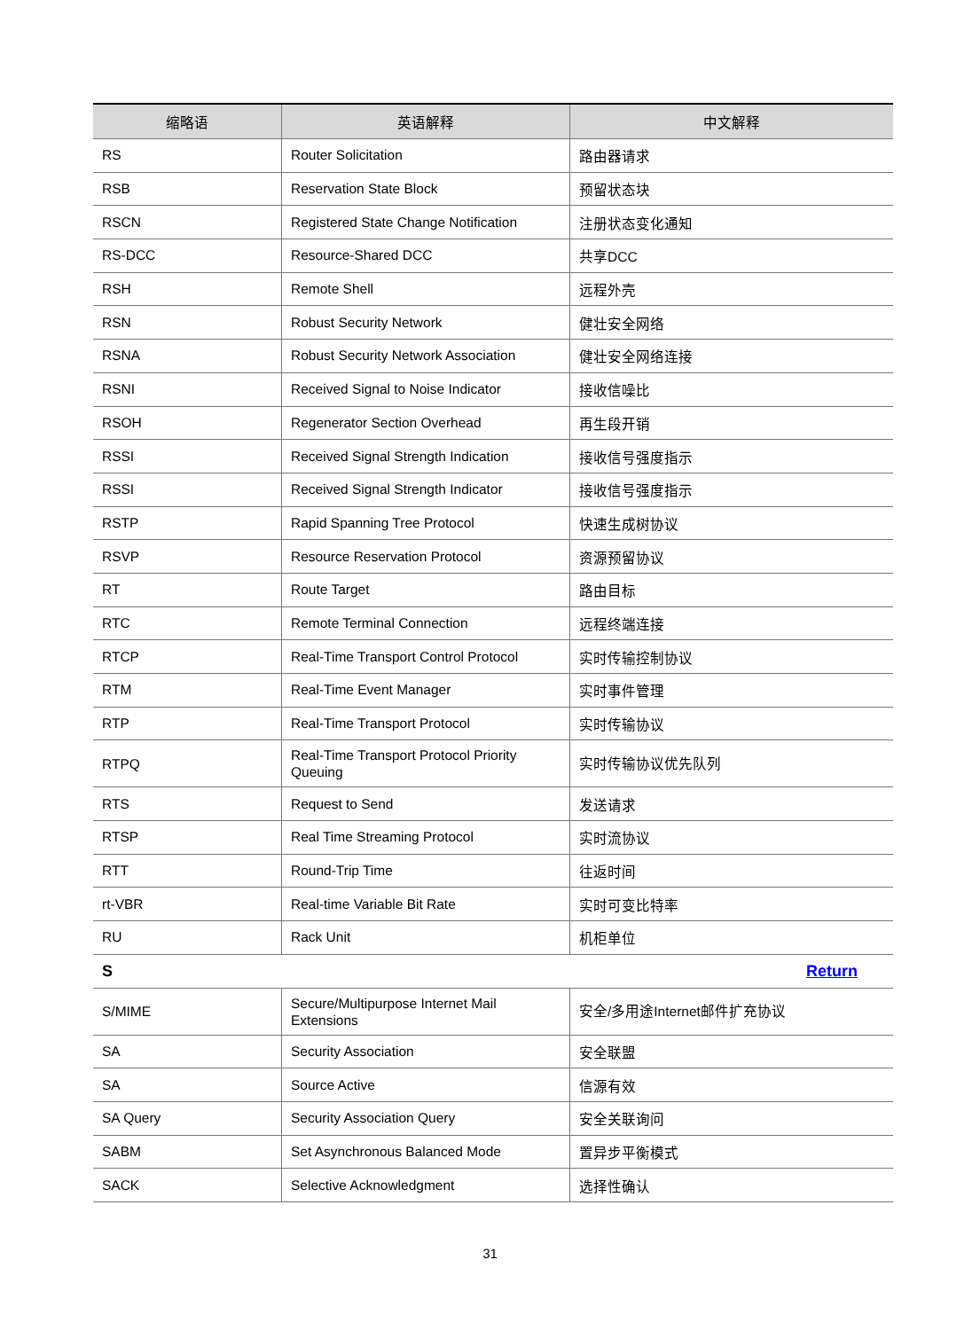| 缩略语 | 英语解释 | 中文解释 |
| --- | --- | --- |
| RS | Router Solicitation | 路由器请求 |
| RSB | Reservation State Block | 预留状态块 |
| RSCN | Registered State Change Notification | 注册状态变化通知 |
| RS-DCC | Resource-Shared DCC | 共享DCC |
| RSH | Remote Shell | 远程外壳 |
| RSN | Robust Security Network | 健壮安全网络 |
| RSNA | Robust Security Network Association | 健壮安全网络连接 |
| RSNI | Received Signal to Noise Indicator | 接收信噪比 |
| RSOH | Regenerator Section Overhead | 再生段开销 |
| RSSI | Received Signal Strength Indication | 接收信号强度指示 |
| RSSI | Received Signal Strength Indicator | 接收信号强度指示 |
| RSTP | Rapid Spanning Tree Protocol | 快速生成树协议 |
| RSVP | Resource Reservation Protocol | 资源预留协议 |
| RT | Route Target | 路由目标 |
| RTC | Remote Terminal Connection | 远程终端连接 |
| RTCP | Real-Time Transport Control Protocol | 实时传输控制协议 |
| RTM | Real-Time Event Manager | 实时事件管理 |
| RTP | Real-Time Transport Protocol | 实时传输协议 |
| RTPQ | Real-Time Transport Protocol Priority Queuing | 实时传输协议优先队列 |
| RTS | Request to Send | 发送请求 |
| RTSP | Real Time Streaming Protocol | 实时流协议 |
| RTT | Round-Trip Time | 往返时间 |
| rt-VBR | Real-time Variable Bit Rate | 实时可变比特率 |
| RU | Rack Unit | 机柜单位 |
| S | | Return |
| S/MIME | Secure/Multipurpose Internet Mail Extensions | 安全/多用途Internet邮件扩充协议 |
| SA | Security Association | 安全联盟 |
| SA | Source Active | 信源有效 |
| SA Query | Security Association Query | 安全关联询问 |
| SABM | Set Asynchronous Balanced Mode | 置异步平衡模式 |
| SACK | Selective Acknowledgment | 选择性确认 |
31